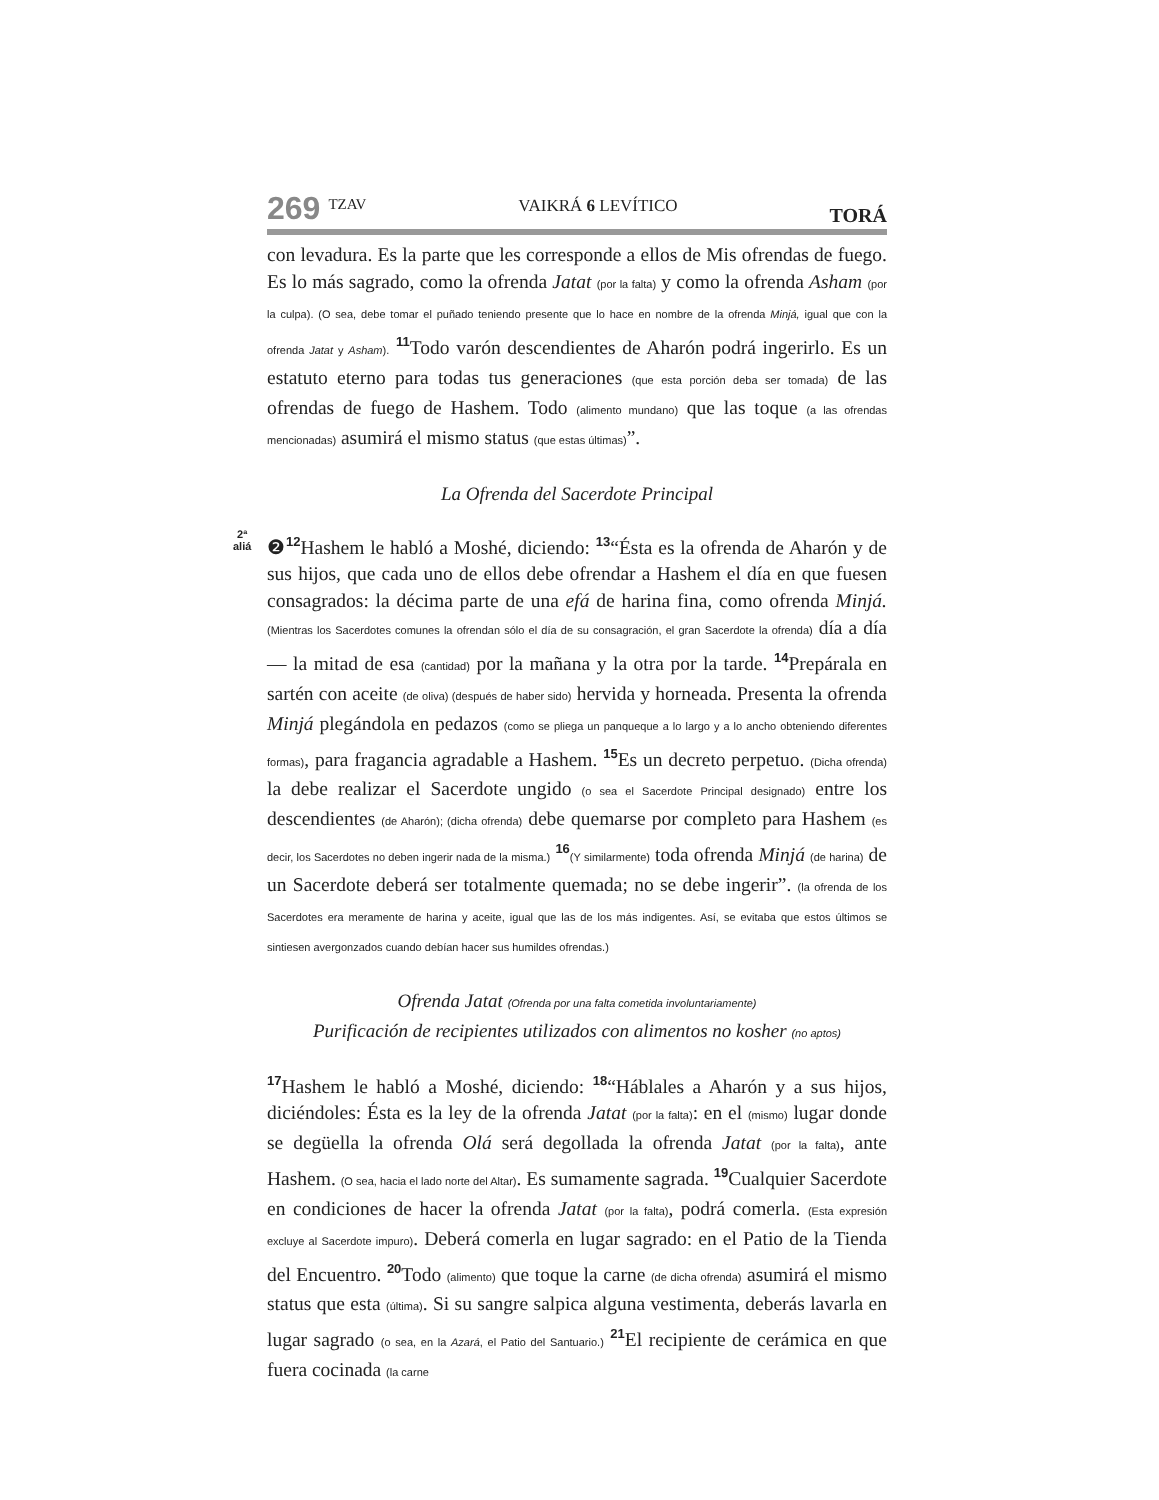269 TZAV VAIKRÁ 6 LEVÍTICO TORÁ
con levadura. Es la parte que les corresponde a ellos de Mis ofrendas de fuego. Es lo más sagrado, como la ofrenda Jatat (por la falta) y como la ofrenda Asham (por la culpa). (O sea, debe tomar el puñado teniendo presente que lo hace en nombre de la ofrenda Minjá, igual que con la ofrenda Jatat y Asham). <sup>11</sup>Todo varón descendientes de Aharón podrá ingerirlo. Es un estatuto eterno para todas tus generaciones (que esta porción deba ser tomada) de las ofrendas de fuego de Hashem. Todo (alimento mundano) que las toque (a las ofrendas mencionadas) asumirá el mismo status (que estas últimas)”.
La Ofrenda del Sacerdote Principal
2ª
aliá ❷<sup>12</sup>Hashem le habló a Moshé, diciendo: <sup>13</sup>“Ésta es la ofrenda de Aharón y de sus hijos, que cada uno de ellos debe ofrendar a Hashem el día en que fuesen consagrados: la décima parte de una efá de harina fina, como ofrenda Minjá. (Mientras los Sacerdotes comunes la ofrendan sólo el día de su consagración, el gran Sacerdote la ofrenda) día a día — la mitad de esa (cantidad) por la mañana y la otra por la tarde. <sup>14</sup>Prepárala en sartén con aceite (de oliva) (después de haber sido) hervida y horneada. Presenta la ofrenda Minjá plegándola en pedazos (como se pliega un panqueque a lo largo y a lo ancho obteniendo diferentes formas), para fragancia agradable a Hashem. <sup>15</sup>Es un decreto perpetuo. (Dicha ofrenda) la debe realizar el Sacerdote ungido (o sea el Sacerdote Principal designado) entre los descendientes (de Aharón); (dicha ofrenda) debe quemarse por completo para Hashem (es decir, los Sacerdotes no deben ingerir nada de la misma.) <sup>16</sup>(Y similarmente) toda ofrenda Minjá (de harina) de un Sacerdote deberá ser totalmente quemada; no se debe ingerir”. (la ofrenda de los Sacerdotes era meramente de harina y aceite, igual que las de los más indigentes. Así, se evitaba que estos últimos se sintiesen avergonzados cuando debían hacer sus humildes ofrendas.)
Ofrenda Jatat (Ofrenda por una falta cometida involuntariamente)
Purificación de recipientes utilizados con alimentos no kosher (no aptos)
<sup>17</sup> Hashem le habló a Moshé, diciendo: <sup>18</sup>“Háblales a Aharón y a sus hijos, diciéndoles: Ésta es la ley de la ofrenda Jatat (por la falta): en el (mismo) lugar donde se degüella la ofrenda Olá será degollada la ofrenda Jatat (por la falta), ante Hashem. (O sea, hacia el lado norte del Altar). Es sumamente sagrada. <sup>19</sup>Cualquier Sacerdote en condiciones de hacer la ofrenda Jatat (por la falta), podrá comerla. (Esta expresión excluye al Sacerdote impuro). Deberá comerla en lugar sagrado: en el Patio de la Tienda del Encuentro. <sup>20</sup>Todo (alimento) que toque la carne (de dicha ofrenda) asumirá el mismo status que esta (última). Si su sangre salpica alguna vestimenta, deberás lavarla en lugar sagrado (o sea, en la Azará, el Patio del Santuario.) <sup>21</sup>El recipiente de cerámica en que fuera cocinada (la carne